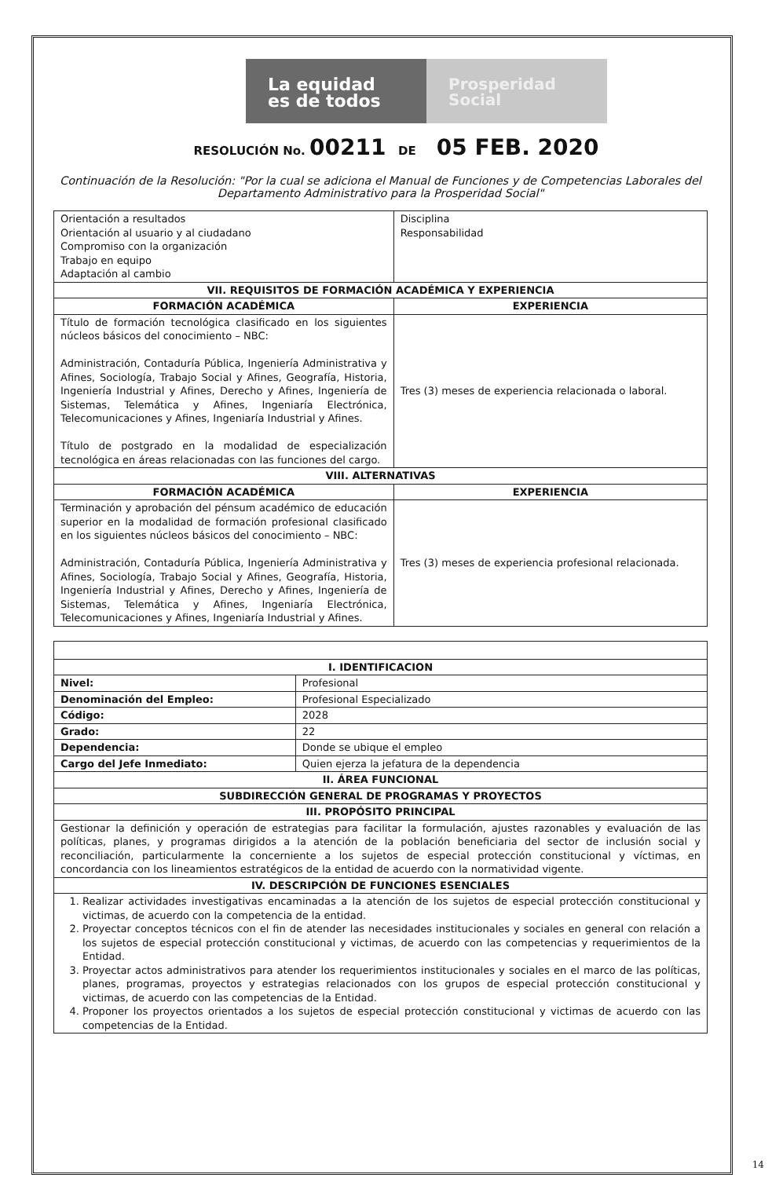La equidad
es de todos
Prosperidad
Social
RESOLUCIÓN No. 00211 DE 05 FEB. 2020
Continuación de la Resolución: "Por la cual se adiciona el Manual de Funciones y de Competencias Laborales del Departamento Administrativo para la Prosperidad Social"
| Orientación a resultados Orientación al usuario y al ciudadano Compromiso con la organización Trabajo en equipo Adaptación al cambio | Disciplina Responsabilidad |
| VII. REQUISITOS DE FORMACIÓN ACADÉMICA Y EXPERIENCIA | |
| FORMACIÓN ACADÉMICA | EXPERIENCIA |
| Título de formación tecnológica clasificado en los siguientes núcleos básicos del conocimiento – NBC: Administración, Contaduría Pública, Ingeniería Administrativa y Afines, Sociología, Trabajo Social y Afines, Geografía, Historia, Ingeniería Industrial y Afines, Derecho y Afines, Ingeniería de Sistemas, Telemática y Afines, Ingeniaría Electrónica, Telecomunicaciones y Afines, Ingeniaría Industrial y Afines. Título de postgrado en la modalidad de especialización tecnológica en áreas relacionadas con las funciones del cargo. | Tres (3) meses de experiencia relacionada o laboral. |
| VIII. ALTERNATIVAS | |
| FORMACIÓN ACADÉMICA | EXPERIENCIA |
| Terminación y aprobación del pénsum académico de educación superior en la modalidad de formación profesional clasificado en los siguientes núcleos básicos del conocimiento – NBC: Administración, Contaduría Pública, Ingeniería Administrativa y Afines, Sociología, Trabajo Social y Afines, Geografía, Historia, Ingeniería Industrial y Afines, Derecho y Afines, Ingeniería de Sistemas, Telemática y Afines, Ingeniaría Electrónica, Telecomunicaciones y Afines, Ingeniaría Industrial y Afines. | Tres (3) meses de experiencia profesional relacionada. |
| I. IDENTIFICACION | |
| --- | --- |
| Nivel: | Profesional |
| Denominación del Empleo: | Profesional Especializado |
| Código: | 2028 |
| Grado: | 22 |
| Dependencia: | Donde se ubique el empleo |
| Cargo del Jefe Inmediato: | Quien ejerza la jefatura de la dependencia |
| II. ÁREA FUNCIONAL | |
| SUBDIRECCIÓN GENERAL DE PROGRAMAS Y PROYECTOS | |
| III. PROPÓSITO PRINCIPAL | |
| Gestionar la definición y operación de estrategias para facilitar la formulación, ajustes razonables y evaluación de las políticas, planes, y programas dirigidos a la atención de la población beneficiaria del sector de inclusión social y reconciliación, particularmente la concerniente a los sujetos de especial protección constitucional y víctimas, en concordancia con los lineamientos estratégicos de la entidad de acuerdo con la normatividad vigente. | |
| IV. DESCRIPCIÓN DE FUNCIONES ESENCIALES | |
| 1. Realizar actividades investigativas encaminadas a la atención de los sujetos de especial protección constitucional y victimas, de acuerdo con la competencia de la entidad. 2. Proyectar conceptos técnicos con el fin de atender las necesidades institucionales y sociales en general con relación a los sujetos de especial protección constitucional y victimas, de acuerdo con las competencias y requerimientos de la Entidad. 3. Proyectar actos administrativos para atender los requerimientos institucionales y sociales en el marco de las políticas, planes, programas, proyectos y estrategias relacionados con los grupos de especial protección constitucional y victimas, de acuerdo con las competencias de la Entidad. 4. Proponer los proyectos orientados a los sujetos de especial protección constitucional y victimas de acuerdo con las competencias de la Entidad. | |
14